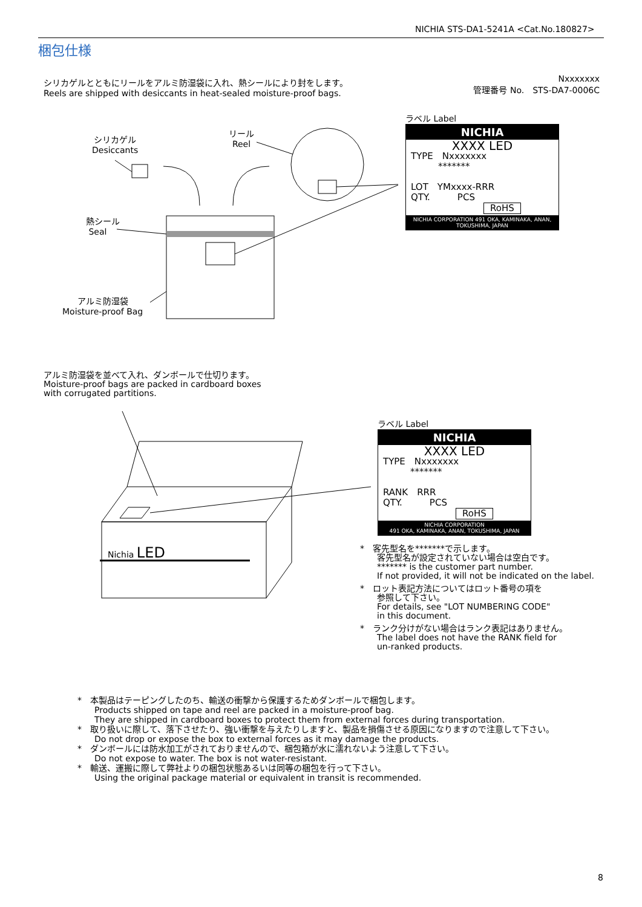NICHIA STS-DA1-5241A <Cat.No.180827>
梱包仕様
シリカゲルとともにリールをアルミ防湿袋に入れ、熱シールにより封をします。
Reels are shipped with desiccants in heat-sealed moisture-proof bags.
Nxxxxxxx
管理番号 No.　STS-DA7-0006C
シリカゲル
Desiccants
リール
Reel
熱シール
Seal
アルミ防湿袋
Moisture-proof Bag
ラベル Label
NICHIA
XXXX LED
TYPE　Nxxxxxxx
　　　*******
LOT　YMxxxx-RRR
QTY.　　　PCS
RoHS
NICHIA CORPORATION 491 OKA, KAMINAKA, ANAN, TOKUSHIMA, JAPAN
アルミ防湿袋を並べて入れ、ダンボールで仕切ります。
Moisture-proof bags are packed in cardboard boxes
with corrugated partitions.
Nichia LED
ラベル Label
NICHIA
XXXX LED
TYPE　Nxxxxxxx
　　　*******
RANK　RRR
QTY.　　　PCS
RoHS
NICHIA CORPORATION
491 OKA, KAMINAKA, ANAN, TOKUSHIMA, JAPAN
*　客先型名を*******で示します。
　　客先型名が設定されていない場合は空白です。
　　******* is the customer part number.
　　If not provided, it will not be indicated on the label.
*　ロット表記方法についてはロット番号の項を
　　参照して下さい。
　　For details, see "LOT NUMBERING CODE"
　　in this document.
*　ランク分けがない場合はランク表記はありません。
　　The label does not have the RANK field for
　　un-ranked products.
*　本製品はテーピングしたのち、輸送の衝撃から保護するためダンボールで梱包します。
　　Products shipped on tape and reel are packed in a moisture-proof bag.
　　They are shipped in cardboard boxes to protect them from external forces during transportation.
*　取り扱いに際して、落下させたり、強い衝撃を与えたりしますと、製品を損傷させる原因になりますので注意して下さい。
　　Do not drop or expose the box to external forces as it may damage the products.
*　ダンボールには防水加工がされておりませんので、梱包箱が水に濡れないよう注意して下さい。
　　Do not expose to water. The box is not water-resistant.
*　輸送、運搬に際して弊社よりの梱包状態あるいは同等の梱包を行って下さい。
　　Using the original package material or equivalent in transit is recommended.
8